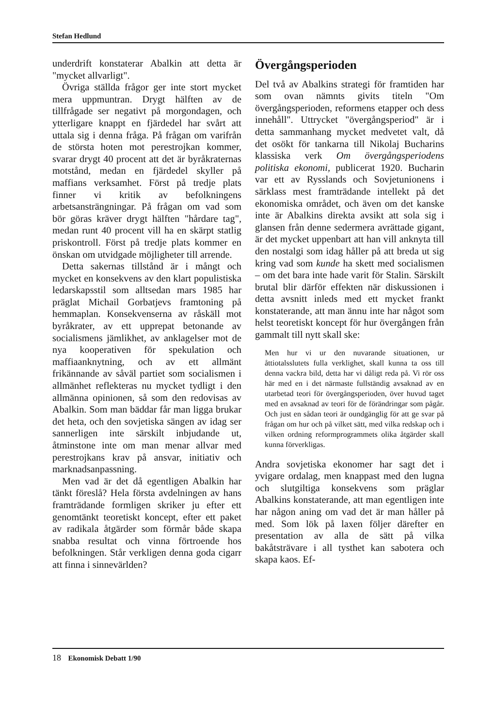Stefan Hedlund
underdrift konstaterar Abalkin att detta är "mycket allvarligt".
Övriga ställda frågor ger inte stort mycket mera uppmuntran. Drygt hälften av de tillfrågade ser negativt på morgondagen, och ytterligare knappt en fjärdedel har svårt att uttala sig i denna fråga. På frågan om varifrån de största hoten mot perestrojkan kommer, svarar drygt 40 procent att det är byråkraternas motstånd, medan en fjärdedel skyller på maffians verksamhet. Först på tredje plats finner vi kritik av befolkningens arbetsansträngningar. På frågan om vad som bör göras kräver drygt hälften "hårdare tag", medan runt 40 procent vill ha en skärpt statlig priskontroll. Först på tredje plats kommer en önskan om utvidgade möjligheter till arrende.
Detta sakernas tillstånd är i mångt och mycket en konsekvens av den klart populistiska ledarskapsstil som alltsedan mars 1985 har präglat Michail Gorbatjevs framtoning på hemmaplan. Konsekvenserna av råskäll mot byråkrater, av ett upprepat betonande av socialismens jämlikhet, av anklagelser mot de nya kooperativen för spekulation och maffiaanknytning, och av ett allmänt frikännande av såväl partiet som socialismen i allmänhet reflekteras nu mycket tydligt i den allmänna opinionen, så som den redovisas av Abalkin. Som man bäddar får man ligga brukar det heta, och den sovjetiska sängen av idag ser sannerligen inte särskilt inbjudande ut, åtminstone inte om man menar allvar med perestrojkans krav på ansvar, initiativ och marknadsanpassning.
Men vad är det då egentligen Abalkin har tänkt föreslå? Hela första avdelningen av hans framträdande formligen skriker ju efter ett genomtänkt teoretiskt koncept, efter ett paket av radikala åtgärder som förmår både skapa snabba resultat och vinna förtroende hos befolkningen. Står verkligen denna goda cigarr att finna i sinnevärlden?
Övergångsperioden
Del två av Abalkins strategi för framtiden har som ovan nämnts givits titeln "Om övergångsperioden, reformens etapper och dess innehåll". Uttrycket "övergångsperiod" är i detta sammanhang mycket medvetet valt, då det osökt för tankarna till Nikolaj Bucharins klassiska verk Om övergångsperiodens politiska ekonomi, publicerat 1920. Bucharin var ett av Rysslands och Sovjetunionens i särklass mest framträdande intellekt på det ekonomiska området, och även om det kanske inte är Abalkins direkta avsikt att sola sig i glansen från denne sedermera avrättade gigant, är det mycket uppenbart att han vill anknyta till den nostalgi som idag håller på att breda ut sig kring vad som kunde ha skett med socialismen – om det bara inte hade varit för Stalin. Särskilt brutal blir därför effekten när diskussionen i detta avsnitt inleds med ett mycket frankt konstaterande, att man ännu inte har något som helst teoretiskt koncept för hur övergången från gammalt till nytt skall ske:
Men hur vi ur den nuvarande situationen, ur åttiotalsslutets fulla verklighet, skall kunna ta oss till denna vackra bild, detta har vi dåligt reda på. Vi rör oss här med en i det närmaste fullständig avsaknad av en utarbetad teori för övergångsperioden, över huvud taget med en avsaknad av teori för de förändringar som pågår. Och just en sådan teori är oundgänglig för att ge svar på frågan om hur och på vilket sätt, med vilka redskap och i vilken ordning reformprogrammets olika åtgärder skall kunna förverkligas.
Andra sovjetiska ekonomer har sagt det i yvigare ordalag, men knappast med den lugna och slutgiltiga konsekvens som präglar Abalkins konstaterande, att man egentligen inte har någon aning om vad det är man håller på med. Som lök på laxen följer därefter en presentation av alla de sätt på vilka bakåtsträvare i all tysthet kan sabotera och skapa kaos. Ef-
18 Ekonomisk Debatt 1/90